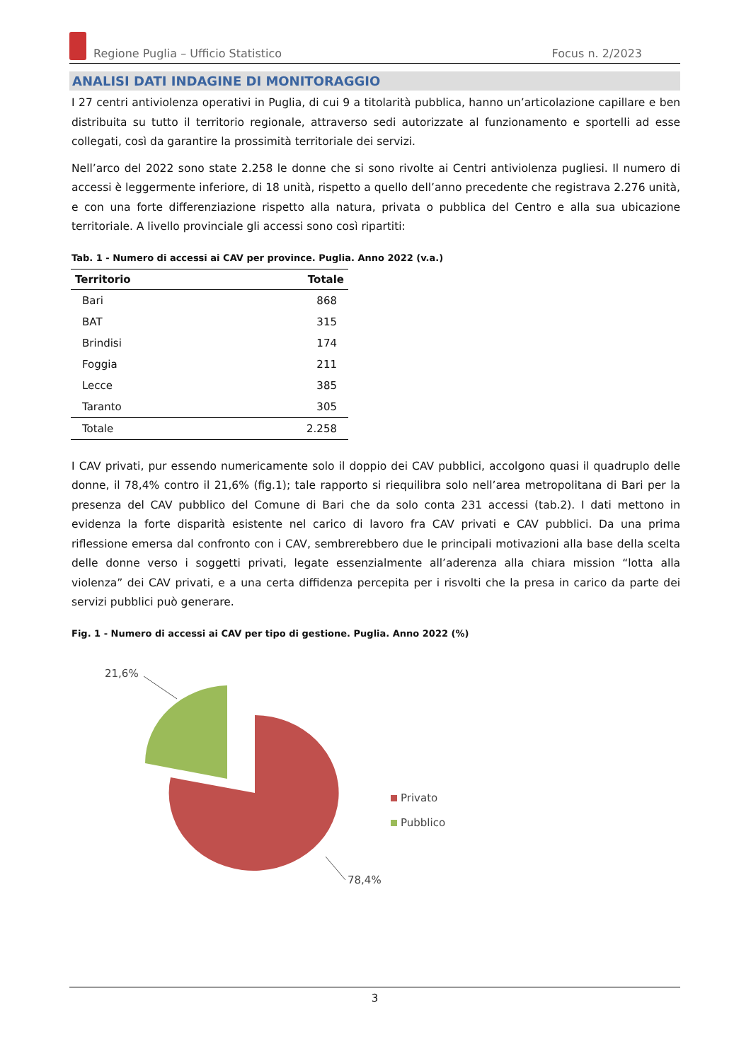Regione Puglia – Ufficio Statistico Focus n. 2/2023
ANALISI DATI INDAGINE DI MONITORAGGIO
I 27 centri antiviolenza operativi in Puglia, di cui 9 a titolarità pubblica, hanno un’articolazione capillare e ben distribuita su tutto il territorio regionale, attraverso sedi autorizzate al funzionamento e sportelli ad esse collegati, così da garantire la prossimità territoriale dei servizi.
Nell’arco del 2022 sono state 2.258 le donne che si sono rivolte ai Centri antiviolenza pugliesi. Il numero di accessi è leggermente inferiore, di 18 unità, rispetto a quello dell’anno precedente che registrava 2.276 unità, e con una forte differenziazione rispetto alla natura, privata o pubblica del Centro e alla sua ubicazione territoriale. A livello provinciale gli accessi sono così ripartiti:
Tab. 1 - Numero di accessi ai CAV per province. Puglia. Anno 2022 (v.a.)
| Territorio | Totale |
| --- | --- |
| Bari | 868 |
| BAT | 315 |
| Brindisi | 174 |
| Foggia | 211 |
| Lecce | 385 |
| Taranto | 305 |
| Totale | 2.258 |
I CAV privati, pur essendo numericamente solo il doppio dei CAV pubblici, accolgono quasi il quadruplo delle donne, il 78,4% contro il 21,6% (fig.1); tale rapporto si riequilibra solo nell’area metropolitana di Bari per la presenza del CAV pubblico del Comune di Bari che da solo conta 231 accessi (tab.2). I dati mettono in evidenza la forte disparità esistente nel carico di lavoro fra CAV privati e CAV pubblici. Da una prima riflessione emersa dal confronto con i CAV, sembrerebbero due le principali motivazioni alla base della scelta delle donne verso i soggetti privati, legate essenzialmente all’aderenza alla chiara mission “lotta alla violenza” dei CAV privati, e a una certa diffidenza percepita per i risvolti che la presa in carico da parte dei servizi pubblici può generare.
Fig. 1 - Numero di accessi ai CAV per tipo di gestione. Puglia. Anno 2022 (%)
21,6%
78,4%
Privato
Pubblico
3